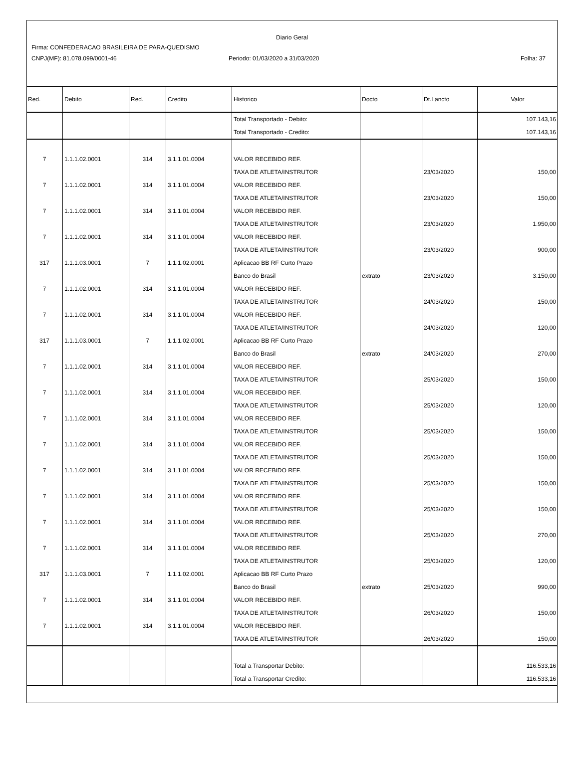Diario Geral
Firma: CONFEDERACAO BRASILEIRA DE PARA-QUEDISMO
CNPJ(MF): 81.078.099/0001-46 Periodo: 01/03/2020 a 31/03/2020 Folha: 37
| Red. | Debito | Red. | Credito | Historico | Docto | Dt.Lancto | Valor |
| --- | --- | --- | --- | --- | --- | --- | --- |
| | | | | Total Transportado - Debito: | | | 107.143,16 |
| | | | | Total Transportado - Credito: | | | 107.143,16 |
| 7 | 1.1.1.02.0001 | 314 | 3.1.1.01.0004 | VALOR RECEBIDO REF. | | | |
| | | | | TAXA DE ATLETA/INSTRUTOR | | 23/03/2020 | 150,00 |
| 7 | 1.1.1.02.0001 | 314 | 3.1.1.01.0004 | VALOR RECEBIDO REF. | | | |
| | | | | TAXA DE ATLETA/INSTRUTOR | | 23/03/2020 | 150,00 |
| 7 | 1.1.1.02.0001 | 314 | 3.1.1.01.0004 | VALOR RECEBIDO REF. | | | |
| | | | | TAXA DE ATLETA/INSTRUTOR | | 23/03/2020 | 1.950,00 |
| 7 | 1.1.1.02.0001 | 314 | 3.1.1.01.0004 | VALOR RECEBIDO REF. | | | |
| | | | | TAXA DE ATLETA/INSTRUTOR | | 23/03/2020 | 900,00 |
| 317 | 1.1.1.03.0001 | 7 | 1.1.1.02.0001 | Aplicacao BB RF Curto Prazo | | | |
| | | | | Banco do Brasil | extrato | 23/03/2020 | 3.150,00 |
| 7 | 1.1.1.02.0001 | 314 | 3.1.1.01.0004 | VALOR RECEBIDO REF. | | | |
| | | | | TAXA DE ATLETA/INSTRUTOR | | 24/03/2020 | 150,00 |
| 7 | 1.1.1.02.0001 | 314 | 3.1.1.01.0004 | VALOR RECEBIDO REF. | | | |
| | | | | TAXA DE ATLETA/INSTRUTOR | | 24/03/2020 | 120,00 |
| 317 | 1.1.1.03.0001 | 7 | 1.1.1.02.0001 | Aplicacao BB RF Curto Prazo | | | |
| | | | | Banco do Brasil | extrato | 24/03/2020 | 270,00 |
| 7 | 1.1.1.02.0001 | 314 | 3.1.1.01.0004 | VALOR RECEBIDO REF. | | | |
| | | | | TAXA DE ATLETA/INSTRUTOR | | 25/03/2020 | 150,00 |
| 7 | 1.1.1.02.0001 | 314 | 3.1.1.01.0004 | VALOR RECEBIDO REF. | | | |
| | | | | TAXA DE ATLETA/INSTRUTOR | | 25/03/2020 | 120,00 |
| 7 | 1.1.1.02.0001 | 314 | 3.1.1.01.0004 | VALOR RECEBIDO REF. | | | |
| | | | | TAXA DE ATLETA/INSTRUTOR | | 25/03/2020 | 150,00 |
| 7 | 1.1.1.02.0001 | 314 | 3.1.1.01.0004 | VALOR RECEBIDO REF. | | | |
| | | | | TAXA DE ATLETA/INSTRUTOR | | 25/03/2020 | 150,00 |
| 7 | 1.1.1.02.0001 | 314 | 3.1.1.01.0004 | VALOR RECEBIDO REF. | | | |
| | | | | TAXA DE ATLETA/INSTRUTOR | | 25/03/2020 | 150,00 |
| 7 | 1.1.1.02.0001 | 314 | 3.1.1.01.0004 | VALOR RECEBIDO REF. | | | |
| | | | | TAXA DE ATLETA/INSTRUTOR | | 25/03/2020 | 150,00 |
| 7 | 1.1.1.02.0001 | 314 | 3.1.1.01.0004 | VALOR RECEBIDO REF. | | | |
| | | | | TAXA DE ATLETA/INSTRUTOR | | 25/03/2020 | 270,00 |
| 7 | 1.1.1.02.0001 | 314 | 3.1.1.01.0004 | VALOR RECEBIDO REF. | | | |
| | | | | TAXA DE ATLETA/INSTRUTOR | | 25/03/2020 | 120,00 |
| 317 | 1.1.1.03.0001 | 7 | 1.1.1.02.0001 | Aplicacao BB RF Curto Prazo | | | |
| | | | | Banco do Brasil | extrato | 25/03/2020 | 990,00 |
| 7 | 1.1.1.02.0001 | 314 | 3.1.1.01.0004 | VALOR RECEBIDO REF. | | | |
| | | | | TAXA DE ATLETA/INSTRUTOR | | 26/03/2020 | 150,00 |
| 7 | 1.1.1.02.0001 | 314 | 3.1.1.01.0004 | VALOR RECEBIDO REF. | | | |
| | | | | TAXA DE ATLETA/INSTRUTOR | | 26/03/2020 | 150,00 |
| | | | | Total a Transportar Debito: | | | 116.533,16 |
| | | | | Total a Transportar Credito: | | | 116.533,16 |